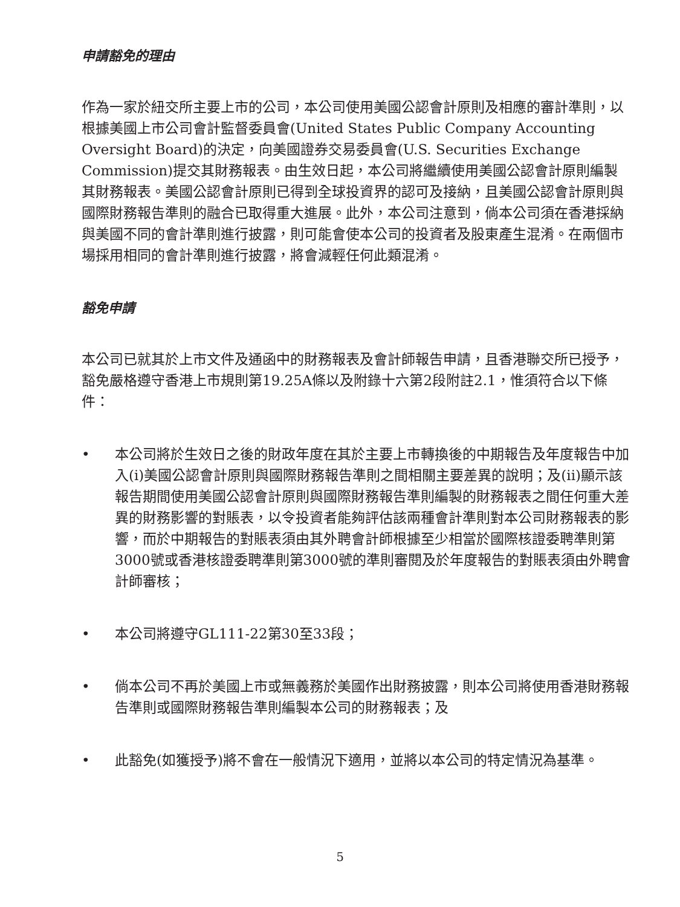申請豁免的理由
作為一家於紐交所主要上市的公司，本公司使用美國公認會計原則及相應的審計準則，以根據美國上市公司會計監督委員會(United States Public Company Accounting Oversight Board)的決定，向美國證券交易委員會(U.S. Securities Exchange Commission)提交其財務報表。由生效日起，本公司將繼續使用美國公認會計原則編製其財務報表。美國公認會計原則已得到全球投資界的認可及接納，且美國公認會計原則與國際財務報告準則的融合已取得重大進展。此外，本公司注意到，倘本公司須在香港採納與美國不同的會計準則進行披露，則可能會使本公司的投資者及股東產生混淆。在兩個市場採用相同的會計準則進行披露，將會減輕任何此類混淆。
豁免申請
本公司已就其於上市文件及通函中的財務報表及會計師報告申請，且香港聯交所已授予，豁免嚴格遵守香港上市規則第19.25A條以及附錄十六第2段附註2.1，惟須符合以下條件：
• 本公司將於生效日之後的財政年度在其於主要上市轉換後的中期報告及年度報告中加入(i)美國公認會計原則與國際財務報告準則之間相關主要差異的說明；及(ii)顯示該報告期間使用美國公認會計原則與國際財務報告準則編製的財務報表之間任何重大差異的財務影響的對賬表，以令投資者能夠評估該兩種會計準則對本公司財務報表的影響，而於中期報告的對賬表須由其外聘會計師根據至少相當於國際核證委聘準則第3000號或香港核證委聘準則第3000號的準則審閱及於年度報告的對賬表須由外聘會計師審核；
• 本公司將遵守GL111-22第30至33段；
• 倘本公司不再於美國上市或無義務於美國作出財務披露，則本公司將使用香港財務報告準則或國際財務報告準則編製本公司的財務報表；及
• 此豁免(如獲授予)將不會在一般情況下適用，並將以本公司的特定情況為基準。
5